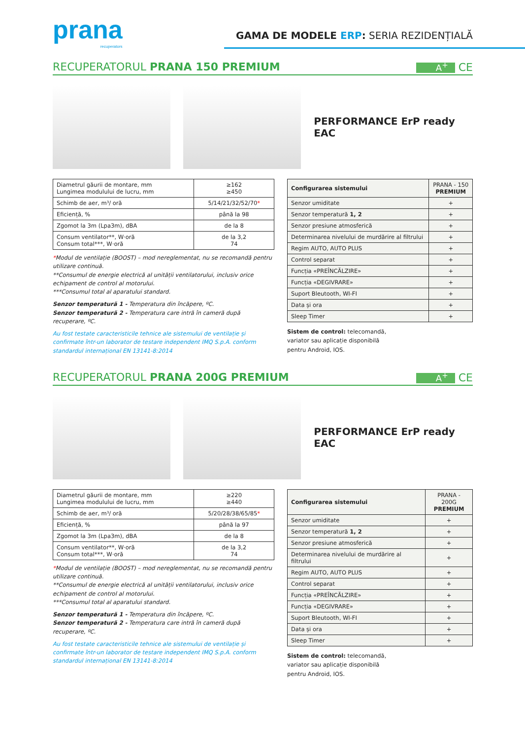prana
recuperators
GAMA DE MODELE ERP: SERIA REZIDENȚIALĂ
RECUPERATORUL PRANA 150 PREMIUM A<sup>+</sup> CE
PERFORMANCE ErP ready EAC
| Diametrul găurii de montare, mm Lungimea modulului de lucru, mm | ≥162 ≥450 |
| Schimb de aer, m³/ oră | 5/14/21/32/52/70 * |
| Eficiență, % | până la 98 |
| Zgomot la 3m (Lpa3m), dBA | de la 8 |
| Consum ventilator**, W·oră Consum total***, W·oră | de la 3,2 74 |
*Modul de ventilație (BOOST) – mod nereglementat, nu se recomandă pentru utilizare continuă.
**Consumul de energie electrică al unității ventilatorului, inclusiv orice echipament de control al motorului.
***Consumul total al aparatului standard.
Senzor temperatură 1 - Temperatura din încăpere, ºC.
Senzor temperatură 2 - Temperatura care intră în cameră după recuperare, ºC.
Au fost testate caracteristicile tehnice ale sistemului de ventilație și confirmate într-un laborator de testare independent IMQ S.p.A. conform standardul internațional EN 13141-8:2014
| Configurarea sistemului | PRANA - 150 PREMIUM |
| Senzor umiditate | + |
| Senzor temperatură 1, 2 | + |
| Senzor presiune atmosferică | + |
| Determinarea nivelului de murdărire al filtrului | + |
| Regim AUTO, AUTO PLUS | + |
| Control separat | + |
| Funcția «PREÎNCĂLZIRE» | + |
| Funcția «DEGIVRARE» | + |
| Suport Bleutooth, WI-FI | + |
| Data și ora | + |
| Sleep Timer | + |
Sistem de control: telecomandă,
variator sau aplicație disponibilă
pentru Android, IOS.
RECUPERATORUL PRANA 200G PREMIUM A<sup>+</sup> CE
PERFORMANCE ErP ready EAC
| Diametrul găurii de montare, mm Lungimea modulului de lucru, mm | ≥220 ≥440 |
| Schimb de aer, m³/ oră | 5/20/28/38/65/85 * |
| Eficiență, % | până la 97 |
| Zgomot la 3m (Lpa3m), dBA | de la 8 |
| Consum ventilator**, W·oră Consum total***, W·oră | de la 3,2 74 |
*Modul de ventilație (BOOST) – mod nereglementat, nu se recomandă pentru utilizare continuă.
**Consumul de energie electrică al unității ventilatorului, inclusiv orice echipament de control al motorului.
***Consumul total al aparatului standard.
Senzor temperatură 1 - Temperatura din încăpere, ºC.
Senzor temperatură 2 - Temperatura care intră în cameră după recuperare, ºC.
Au fost testate caracteristicile tehnice ale sistemului de ventilație și confirmate într-un laborator de testare independent IMQ S.p.A. conform standardul internațional EN 13141-8:2014
| Configurarea sistemului | PRANA - 200G PREMIUM |
| Senzor umiditate | + |
| Senzor temperatură 1, 2 | + |
| Senzor presiune atmosferică | + |
| Determinarea nivelului de murdărire al filtrului | + |
| Regim AUTO, AUTO PLUS | + |
| Control separat | + |
| Funcția «PREÎNCĂLZIRE» | + |
| Funcția «DEGIVRARE» | + |
| Suport Bleutooth, WI-FI | + |
| Data și ora | + |
| Sleep Timer | + |
Sistem de control: telecomandă,
variator sau aplicație disponibilă
pentru Android, IOS.